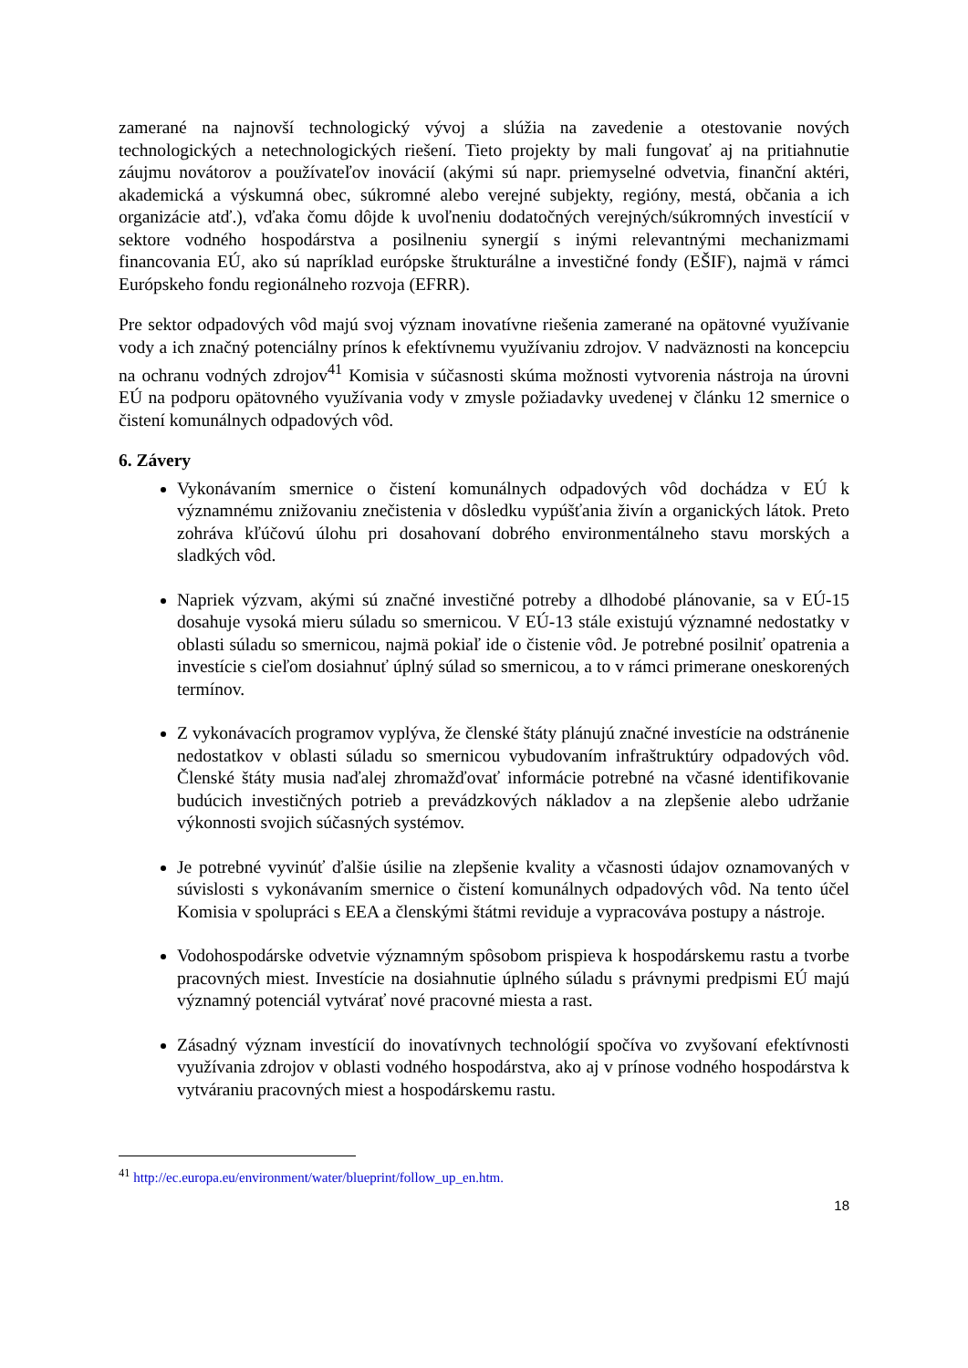zamerané na najnovší technologický vývoj a slúžia na zavedenie a otestovanie nových technologických a netechnologických riešení. Tieto projekty by mali fungovať aj na pritiahnutie záujmu novátorov a používateľov inovácií (akými sú napr. priemyselné odvetvia, finanční aktéri, akademická a výskumná obec, súkromné alebo verejné subjekty, regióny, mestá, občania a ich organizácie atď.), vďaka čomu dôjde k uvoľneniu dodatočných verejných/súkromných investícií v sektore vodného hospodárstva a posilneniu synergií s inými relevantnými mechanizmami financovania EÚ, ako sú napríklad európske štrukturálne a investičné fondy (EŠIF), najmä v rámci Európskeho fondu regionálneho rozvoja (EFRR).
Pre sektor odpadových vôd majú svoj význam inovatívne riešenia zamerané na opätovné využívanie vody a ich značný potenciálny prínos k efektívnemu využívaniu zdrojov. V nadväznosti na koncepciu na ochranu vodných zdrojov<sup>41</sup> Komisia v súčasnosti skúma možnosti vytvorenia nástroja na úrovni EÚ na podporu opätovného využívania vody v zmysle požiadavky uvedenej v článku 12 smernice o čistení komunálnych odpadových vôd.
6. Závery
Vykonávaním smernice o čistení komunálnych odpadových vôd dochádza v EÚ k významnému znižovaniu znečistenia v dôsledku vypúšťania živín a organických látok. Preto zohráva kľúčovú úlohu pri dosahovaní dobrého environmentálneho stavu morských a sladkých vôd.
Napriek výzvam, akými sú značné investičné potreby a dlhodobé plánovanie, sa v EÚ-15 dosahuje vysoká mieru súladu so smernicou. V EÚ-13 stále existujú významné nedostatky v oblasti súladu so smernicou, najmä pokiaľ ide o čistenie vôd. Je potrebné posilniť opatrenia a investície s cieľom dosiahnuť úplný súlad so smernicou, a to v rámci primerane oneskorených termínov.
Z vykonávacích programov vyplýva, že členské štáty plánujú značné investície na odstránenie nedostatkov v oblasti súladu so smernicou vybudovaním infraštruktúry odpadových vôd. Členské štáty musia naďalej zhromažďovať informácie potrebné na včasné identifikovanie budúcich investičných potrieb a prevádzkových nákladov a na zlepšenie alebo udržanie výkonnosti svojich súčasných systémov.
Je potrebné vyvinúť ďalšie úsilie na zlepšenie kvality a včasnosti údajov oznamovaných v súvislosti s vykonávaním smernice o čistení komunálnych odpadových vôd. Na tento účel Komisia v spolupráci s EEA a členskými štátmi reviduje a vypracováva postupy a nástroje.
Vodohospodárske odvetvie významným spôsobom prispieva k hospodárskemu rastu a tvorbe pracovných miest. Investície na dosiahnutie úplného súladu s právnymi predpismi EÚ majú významný potenciál vytvárať nové pracovné miesta a rast.
Zásadný význam investícií do inovatívnych technológií spočíva vo zvyšovaní efektívnosti využívania zdrojov v oblasti vodného hospodárstva, ako aj v prínose vodného hospodárstva k vytváraniu pracovných miest a hospodárskemu rastu.
<sup>41</sup> http://ec.europa.eu/environment/water/blueprint/follow_up_en.htm.
18